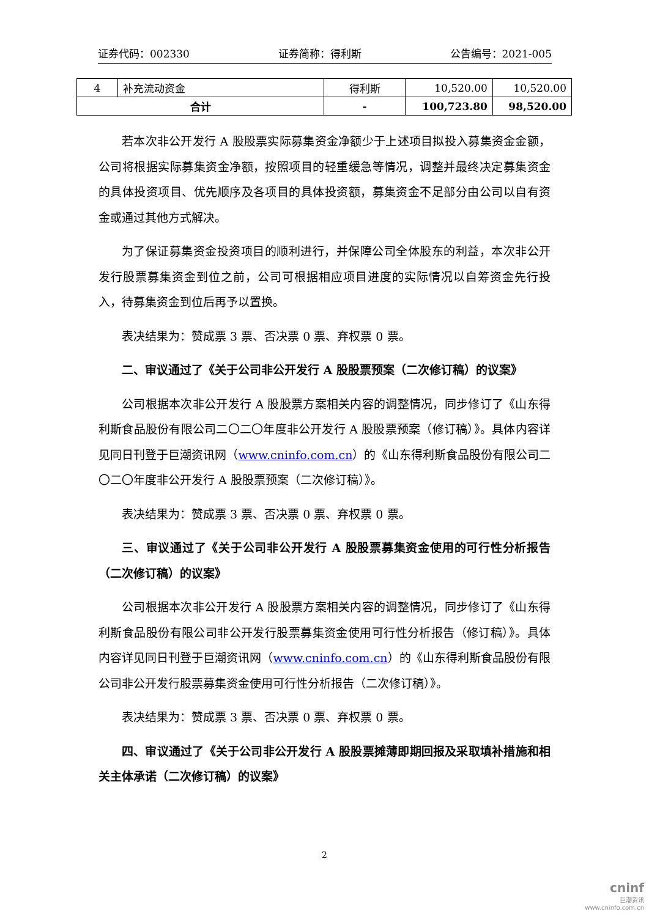证券代码：002330 证券简称：得利斯 公告编号：2021-005
| 4 | 补充流动资金 | 得利斯 | 10,520.00 | 10,520.00 |
| 合计 | | - | 100,723.80 | 98,520.00 |
若本次非公开发行 A 股股票实际募集资金净额少于上述项目拟投入募集资金金额，公司将根据实际募集资金净额，按照项目的轻重缓急等情况，调整并最终决定募集资金的具体投资项目、优先顺序及各项目的具体投资额，募集资金不足部分由公司以自有资金或通过其他方式解决。
为了保证募集资金投资项目的顺利进行，并保障公司全体股东的利益，本次非公开发行股票募集资金到位之前，公司可根据相应项目进度的实际情况以自筹资金先行投入，待募集资金到位后再予以置换。
表决结果为：赞成票 3 票、否决票 0 票、弃权票 0 票。
二、审议通过了《关于公司非公开发行 A 股股票预案（二次修订稿）的议案》
公司根据本次非公开发行 A 股股票方案相关内容的调整情况，同步修订了《山东得利斯食品股份有限公司二〇二〇年度非公开发行 A 股股票预案（修订稿）》。具体内容详见同日刊登于巨潮资讯网（www.cninfo.com.cn）的《山东得利斯食品股份有限公司二〇二〇年度非公开发行 A 股股票预案（二次修订稿）》。
表决结果为：赞成票 3 票、否决票 0 票、弃权票 0 票。
三、审议通过了《关于公司非公开发行 A 股股票募集资金使用的可行性分析报告（二次修订稿）的议案》
公司根据本次非公开发行 A 股股票方案相关内容的调整情况，同步修订了《山东得利斯食品股份有限公司非公开发行股票募集资金使用可行性分析报告（修订稿）》。具体内容详见同日刊登于巨潮资讯网（www.cninfo.com.cn）的《山东得利斯食品股份有限公司非公开发行股票募集资金使用可行性分析报告（二次修订稿）》。
表决结果为：赞成票 3 票、否决票 0 票、弃权票 0 票。
四、审议通过了《关于公司非公开发行 A 股股票摊薄即期回报及采取填补措施和相关主体承诺（二次修订稿）的议案》
2
cninf
巨潮资讯
www.cninfo.com.cn